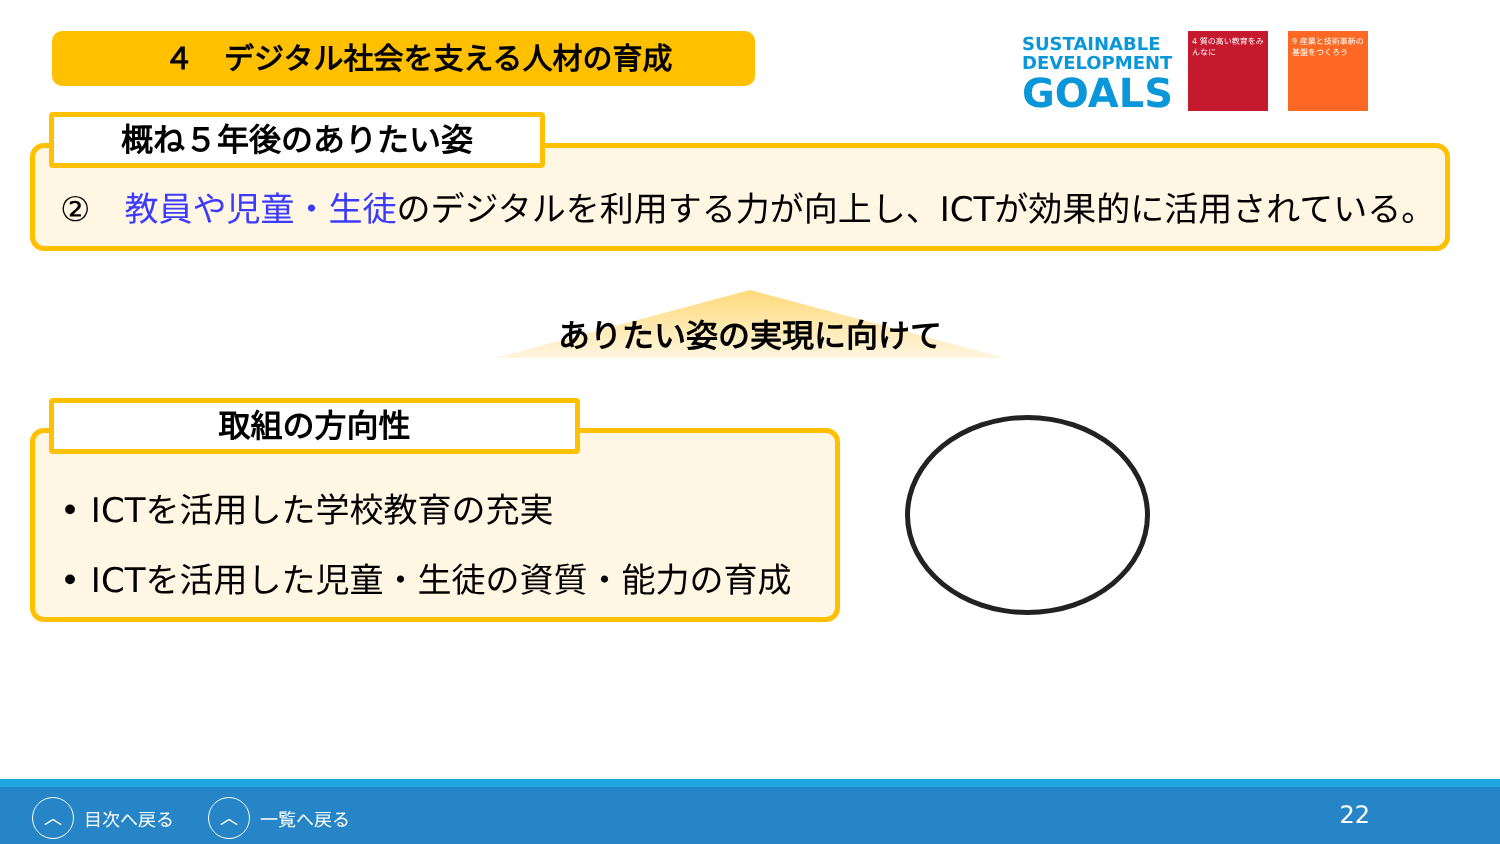４　デジタル社会を支える人材の育成
SUSTAINABLE
DEVELOPMENT
GOALS
4 質の高い教育をみんなに
9 産業と技術革新の基盤をつくろう
概ね５年後のありたい姿
②　教員や児童・生徒のデジタルを利用する力が向上し、ICTが効果的に活用されている。
ありたい姿の実現に向けて
取組の方向性
• ICTを活用した学校教育の充実
• ICTを活用した児童・生徒の資質・能力の育成
︿
目次へ戻る
︿
一覧へ戻る
22